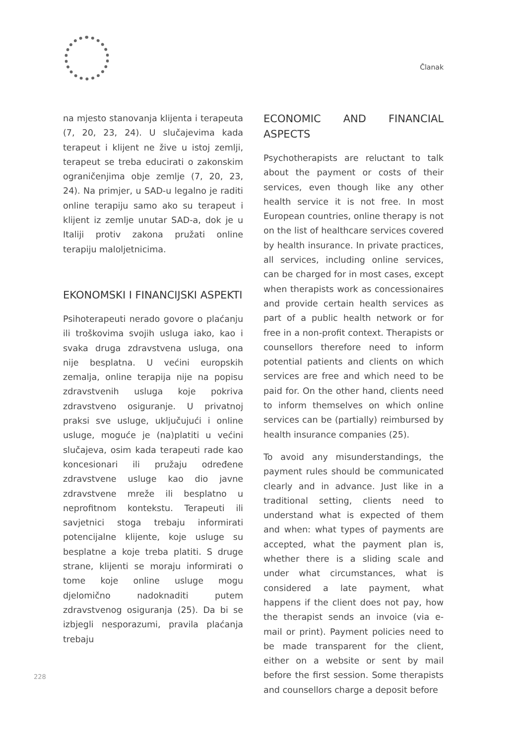Članak
na mjesto stanovanja klijenta i terapeuta (7, 20, 23, 24). U slučajevima kada terapeut i klijent ne žive u istoj zemlji, terapeut se treba educirati o zakonskim ograničenjima obje zemlje (7, 20, 23, 24). Na primjer, u SAD-u legalno je raditi online terapiju samo ako su terapeut i klijent iz zemlje unutar SAD-a, dok je u Italiji protiv zakona pružati online terapiju maloljetnicima.
EKONOMSKI I FINANCIJSKI ASPEKTI
Psihoterapeuti nerado govore o plaćanju ili troškovima svojih usluga iako, kao i svaka druga zdravstvena usluga, ona nije besplatna. U većini europskih zemalja, online terapija nije na popisu zdravstvenih usluga koje pokriva zdravstveno osiguranje. U privatnoj praksi sve usluge, uključujući i online usluge, moguće je (na)platiti u većini slučajeva, osim kada terapeuti rade kao koncesionari ili pružaju određene zdravstvene usluge kao dio javne zdravstvene mreže ili besplatno u neprofitnom kontekstu. Terapeuti ili savjetnici stoga trebaju informirati potencijalne klijente, koje usluge su besplatne a koje treba platiti. S druge strane, klijenti se moraju informirati o tome koje online usluge mogu djelomično nadoknaditi putem zdravstvenog osiguranja (25). Da bi se izbjegli nesporazumi, pravila plaćanja trebaju
ECONOMIC AND FINANCIAL ASPECTS
Psychotherapists are reluctant to talk about the payment or costs of their services, even though like any other health service it is not free. In most European countries, online therapy is not on the list of healthcare services covered by health insurance. In private practices, all services, including online services, can be charged for in most cases, except when therapists work as concessionaires and provide certain health services as part of a public health network or for free in a non-profit context. Therapists or counsellors therefore need to inform potential patients and clients on which services are free and which need to be paid for. On the other hand, clients need to inform themselves on which online services can be (partially) reimbursed by health insurance companies (25).
To avoid any misunderstandings, the payment rules should be communicated clearly and in advance. Just like in a traditional setting, clients need to understand what is expected of them and when: what types of payments are accepted, what the payment plan is, whether there is a sliding scale and under what circumstances, what is considered a late payment, what happens if the client does not pay, how the therapist sends an invoice (via e-mail or print). Payment policies need to be made transparent for the client, either on a website or sent by mail before the first session. Some therapists and counsellors charge a deposit before
228